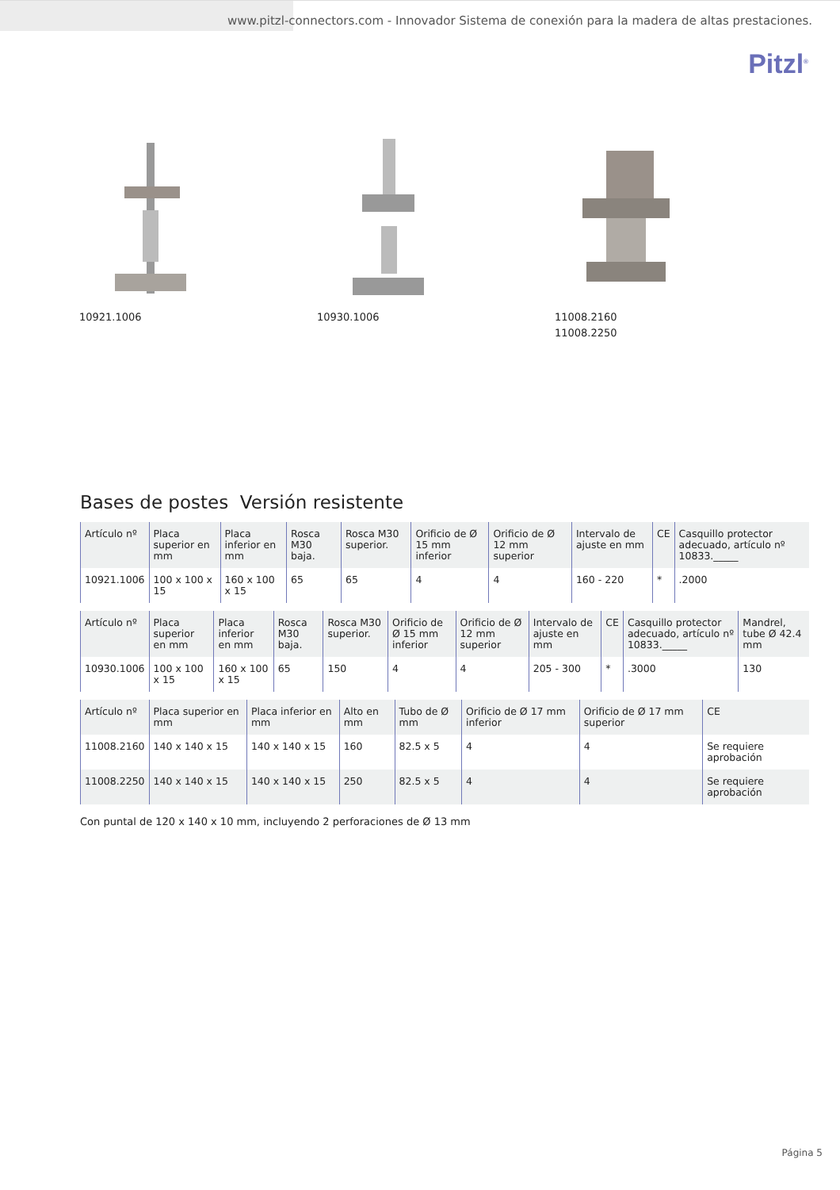www.pitzl-connectors.com - Innovador Sistema de conexión para la madera de altas prestaciones.
Pitzl<sup>®</sup>
10921.1006 10930.1006 11008.2160
11008.2250
Bases de postes Versión resistente
| Artículo nº | Placa superior en mm | Placa inferior en mm | Rosca M30 baja. | Rosca M30 superior. | Orificio de Ø 15 mm inferior | Orificio de Ø 12 mm superior | Intervalo de ajuste en mm | CE | Casquillo protector adecuado, artículo nº 10833._____ |
| --- | --- | --- | --- | --- | --- | --- | --- | --- | --- |
| 10921.1006 | 100 x 100 x 15 | 160 x 100 x 15 | 65 | 65 | 4 | 4 | 160 - 220 | * | .2000 |
| Artículo nº | Placa superior en mm | Placa inferior en mm | Rosca M30 baja. | Rosca M30 superior. | Orificio de Ø 15 mm inferior | Orificio de Ø 12 mm superior | Intervalo de ajuste en mm | CE | Casquillo protector adecuado, artículo nº 10833._____ | Mandrel, tube Ø 42.4 mm |
| --- | --- | --- | --- | --- | --- | --- | --- | --- | --- | --- |
| 10930.1006 | 100 x 100 x 15 | 160 x 100 x 15 | 65 | 150 | 4 | 4 | 205 - 300 | * | .3000 | 130 |
| Artículo nº | Placa superior en mm | Placa inferior en mm | Alto en mm | Tubo de Ø mm | Orificio de Ø 17 mm inferior | Orificio de Ø 17 mm superior | CE |
| --- | --- | --- | --- | --- | --- | --- | --- |
| 11008.2160 | 140 x 140 x 15 | 140 x 140 x 15 | 160 | 82.5 x 5 | 4 | 4 | Se requiere aprobación |
| 11008.2250 | 140 x 140 x 15 | 140 x 140 x 15 | 250 | 82.5 x 5 | 4 | 4 | Se requiere aprobación |
Con puntal de 120 x 140 x 10 mm, incluyendo 2 perforaciones de Ø 13 mm
Página 5